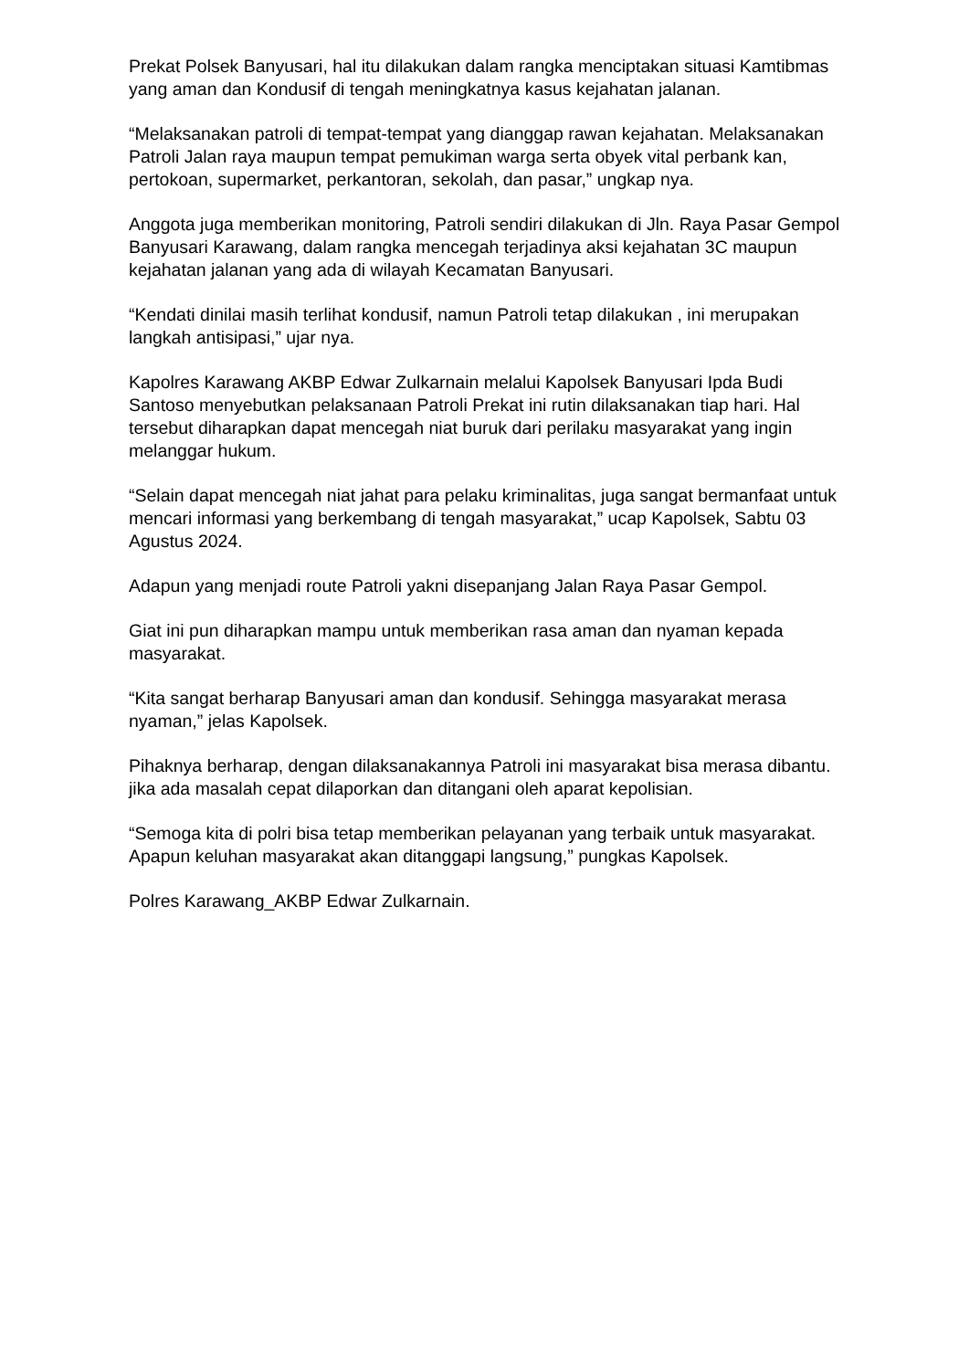Prekat Polsek Banyusari, hal itu dilakukan dalam rangka menciptakan situasi Kamtibmas yang aman dan Kondusif di tengah meningkatnya kasus kejahatan jalanan.
“Melaksanakan patroli di tempat-tempat yang dianggap rawan kejahatan. Melaksanakan Patroli Jalan raya maupun tempat pemukiman warga serta obyek vital perbank kan, pertokoan, supermarket, perkantoran, sekolah, dan pasar,” ungkap nya.
Anggota juga memberikan monitoring, Patroli sendiri dilakukan di Jln. Raya Pasar Gempol Banyusari Karawang, dalam rangka mencegah terjadinya aksi kejahatan 3C maupun kejahatan jalanan yang ada di wilayah Kecamatan Banyusari.
“Kendati dinilai masih terlihat kondusif, namun Patroli tetap dilakukan , ini merupakan langkah antisipasi,” ujar nya.
Kapolres Karawang AKBP Edwar Zulkarnain melalui Kapolsek Banyusari Ipda Budi Santoso menyebutkan pelaksanaan Patroli Prekat ini rutin dilaksanakan tiap hari. Hal tersebut diharapkan dapat mencegah niat buruk dari perilaku masyarakat yang ingin melanggar hukum.
“Selain dapat mencegah niat jahat para pelaku kriminalitas, juga sangat bermanfaat untuk mencari informasi yang berkembang di tengah masyarakat,” ucap Kapolsek, Sabtu 03 Agustus 2024.
Adapun yang menjadi route Patroli yakni disepanjang Jalan Raya Pasar Gempol.
Giat ini pun diharapkan mampu untuk memberikan rasa aman dan nyaman kepada masyarakat.
“Kita sangat berharap Banyusari aman dan kondusif. Sehingga masyarakat merasa nyaman,” jelas Kapolsek.
Pihaknya berharap, dengan dilaksanakannya Patroli ini masyarakat bisa merasa dibantu. jika ada masalah cepat dilaporkan dan ditangani oleh aparat kepolisian.
“Semoga kita di polri bisa tetap memberikan pelayanan yang terbaik untuk masyarakat. Apapun keluhan masyarakat akan ditanggapi langsung,” pungkas Kapolsek.
Polres Karawang_AKBP Edwar Zulkarnain.